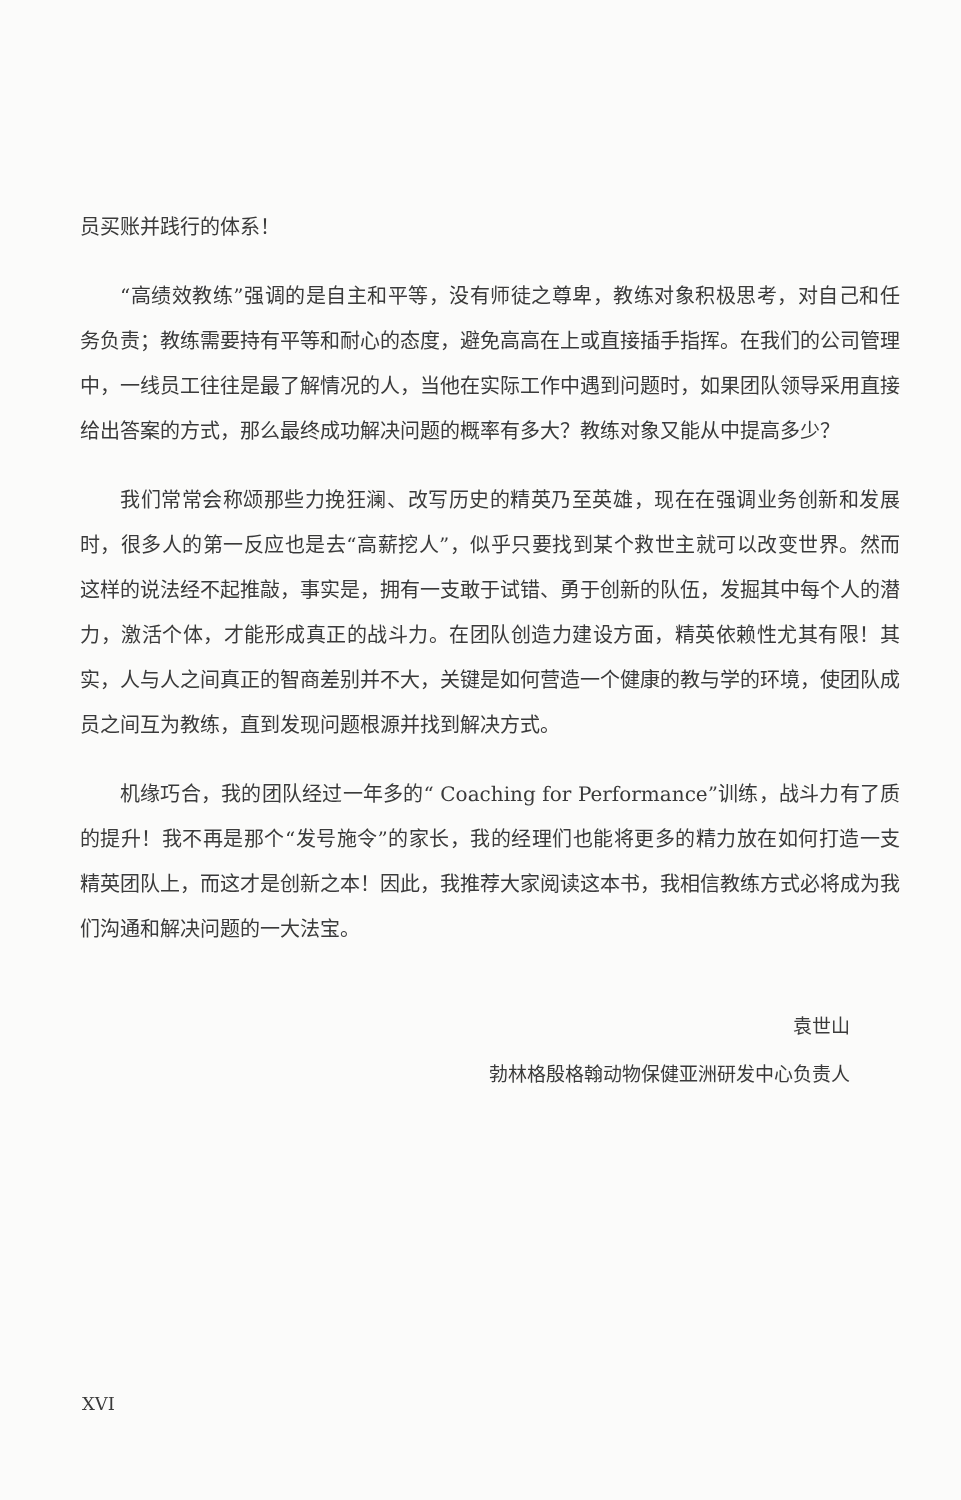员买账并践行的体系！
“高绩效教练”强调的是自主和平等，没有师徒之尊卑，教练对象积极思考，对自己和任务负责；教练需要持有平等和耐心的态度，避免高高在上或直接插手指挥。在我们的公司管理中，一线员工往往是最了解情况的人，当他在实际工作中遇到问题时，如果团队领导采用直接给出答案的方式，那么最终成功解决问题的概率有多大？教练对象又能从中提高多少？
我们常常会称颂那些力挽狂澜、改写历史的精英乃至英雄，现在在强调业务创新和发展时，很多人的第一反应也是去“高薪挖人”，似乎只要找到某个救世主就可以改变世界。然而这样的说法经不起推敲，事实是，拥有一支敢于试错、勇于创新的队伍，发掘其中每个人的潜力，激活个体，才能形成真正的战斗力。在团队创造力建设方面，精英依赖性尤其有限！其实，人与人之间真正的智商差别并不大，关键是如何营造一个健康的教与学的环境，使团队成员之间互为教练，直到发现问题根源并找到解决方式。
机缘巧合，我的团队经过一年多的“ Coaching for Performance”训练，战斗力有了质的提升！我不再是那个“发号施令”的家长，我的经理们也能将更多的精力放在如何打造一支精英团队上，而这才是创新之本！因此，我推荐大家阅读这本书，我相信教练方式必将成为我们沟通和解决问题的一大法宝。
袁世山
勃林格殷格翰动物保健亚洲研发中心负责人
XVI